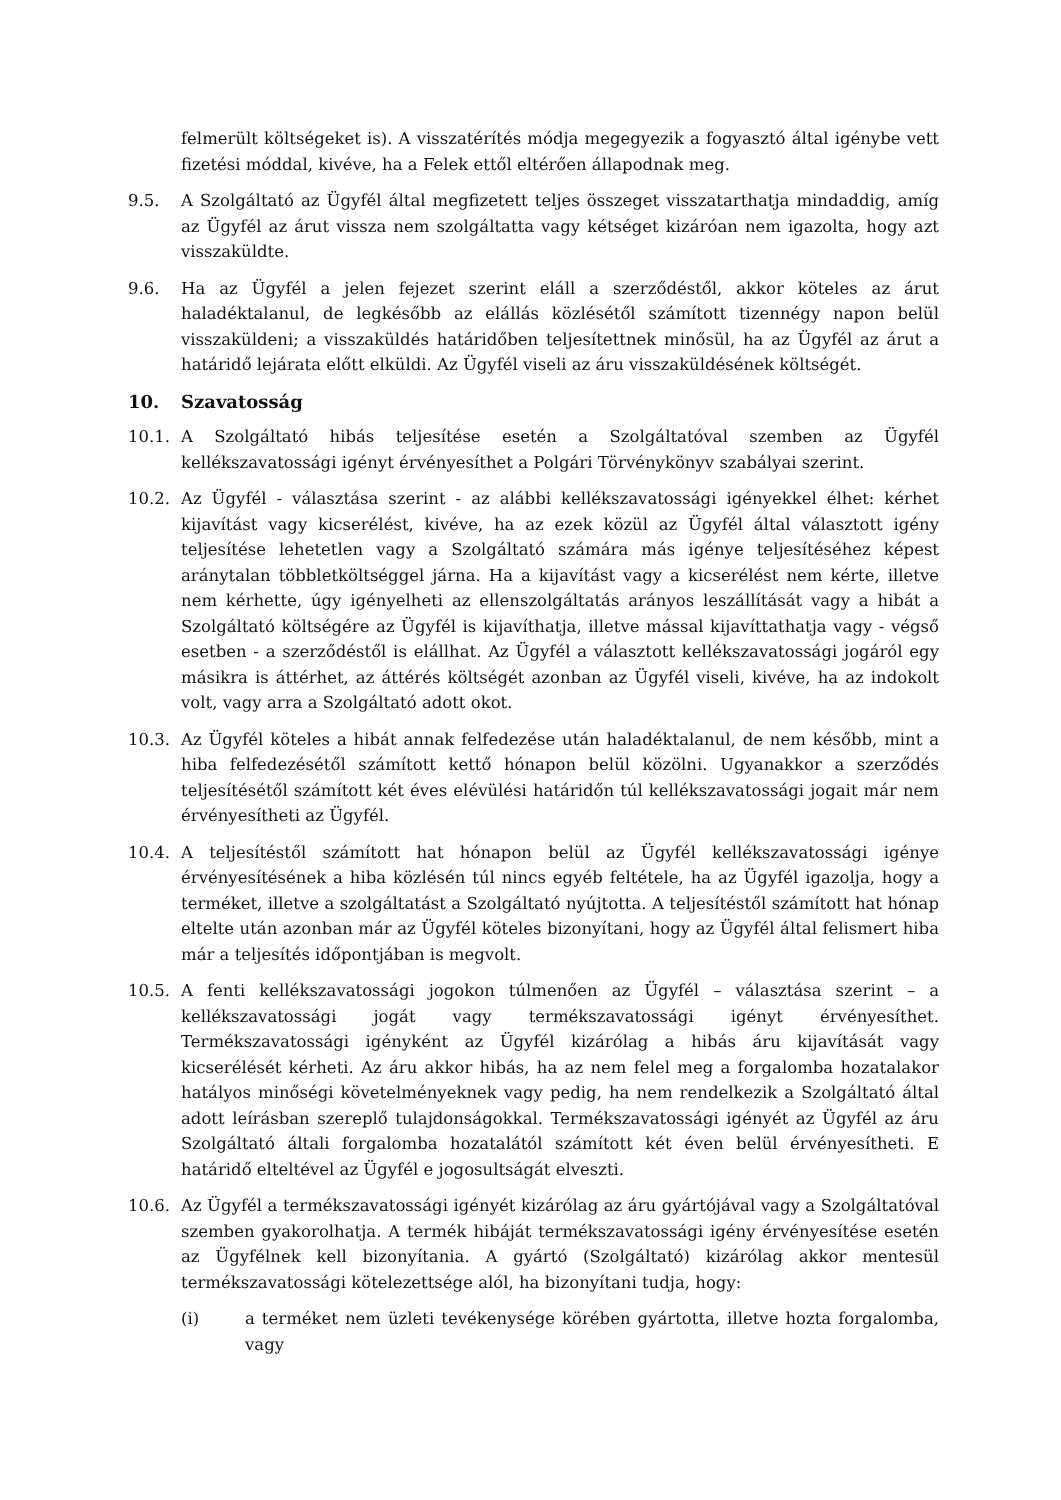felmerült költségeket is). A visszatérítés módja megegyezik a fogyasztó által igénybe vett fizetési móddal, kivéve, ha a Felek ettől eltérően állapodnak meg.
9.5. A Szolgáltató az Ügyfél által megfizetett teljes összeget visszatarthatja mindaddig, amíg az Ügyfél az árut vissza nem szolgáltatta vagy kétséget kizáróan nem igazolta, hogy azt visszaküldte.
9.6. Ha az Ügyfél a jelen fejezet szerint eláll a szerződéstől, akkor köteles az árut haladéktalanul, de legkésőbb az elállás közlésétől számított tizennégy napon belül visszaküldeni; a visszaküldés határidőben teljesítettnek minősül, ha az Ügyfél az árut a határidő lejárata előtt elküldi. Az Ügyfél viseli az áru visszaküldésének költségét.
10. Szavatosság
10.1. A Szolgáltató hibás teljesítése esetén a Szolgáltatóval szemben az Ügyfél kellékszavatossági igényt érvényesíthet a Polgári Törvénykönyv szabályai szerint.
10.2. Az Ügyfél - választása szerint - az alábbi kellékszavatossági igényekkel élhet: kérhet kijavítást vagy kicserélést, kivéve, ha az ezek közül az Ügyfél által választott igény teljesítése lehetetlen vagy a Szolgáltató számára más igénye teljesítéséhez képest aránytalan többletköltséggel járna. Ha a kijavítást vagy a kicserélést nem kérte, illetve nem kérhette, úgy igényelheti az ellenszolgáltatás arányos leszállítását vagy a hibát a Szolgáltató költségére az Ügyfél is kijavíthatja, illetve mással kijavíttathatja vagy - végső esetben - a szerződéstől is elállhat. Az Ügyfél a választott kellékszavatossági jogáról egy másikra is áttérhet, az áttérés költségét azonban az Ügyfél viseli, kivéve, ha az indokolt volt, vagy arra a Szolgáltató adott okot.
10.3. Az Ügyfél köteles a hibát annak felfedezése után haladéktalanul, de nem később, mint a hiba felfedezésétől számított kettő hónapon belül közölni. Ugyanakkor a szerződés teljesítésétől számított két éves elévülési határidőn túl kellékszavatossági jogait már nem érvényesítheti az Ügyfél.
10.4. A teljesítéstől számított hat hónapon belül az Ügyfél kellékszavatossági igénye érvényesítésének a hiba közlésén túl nincs egyéb feltétele, ha az Ügyfél igazolja, hogy a terméket, illetve a szolgáltatást a Szolgáltató nyújtotta. A teljesítéstől számított hat hónap eltelte után azonban már az Ügyfél köteles bizonyítani, hogy az Ügyfél által felismert hiba már a teljesítés időpontjában is megvolt.
10.5. A fenti kellékszavatossági jogokon túlmenően az Ügyfél – választása szerint – a kellékszavatossági jogát vagy termékszavatossági igényt érvényesíthet. Termékszavatossági igényként az Ügyfél kizárólag a hibás áru kijavítását vagy kicserélését kérheti. Az áru akkor hibás, ha az nem felel meg a forgalomba hozatalakor hatályos minőségi követelményeknek vagy pedig, ha nem rendelkezik a Szolgáltató által adott leírásban szereplő tulajdonságokkal. Termékszavatossági igényét az Ügyfél az áru Szolgáltató általi forgalomba hozatalától számított két éven belül érvényesítheti. E határidő elteltével az Ügyfél e jogosultságát elveszti.
10.6. Az Ügyfél a termékszavatossági igényét kizárólag az áru gyártójával vagy a Szolgáltatóval szemben gyakorolhatja. A termék hibáját termékszavatossági igény érvényesítése esetén az Ügyfélnek kell bizonyítania. A gyártó (Szolgáltató) kizárólag akkor mentesül termékszavatossági kötelezettsége alól, ha bizonyítani tudja, hogy:
(i) a terméket nem üzleti tevékenysége körében gyártotta, illetve hozta forgalomba, vagy